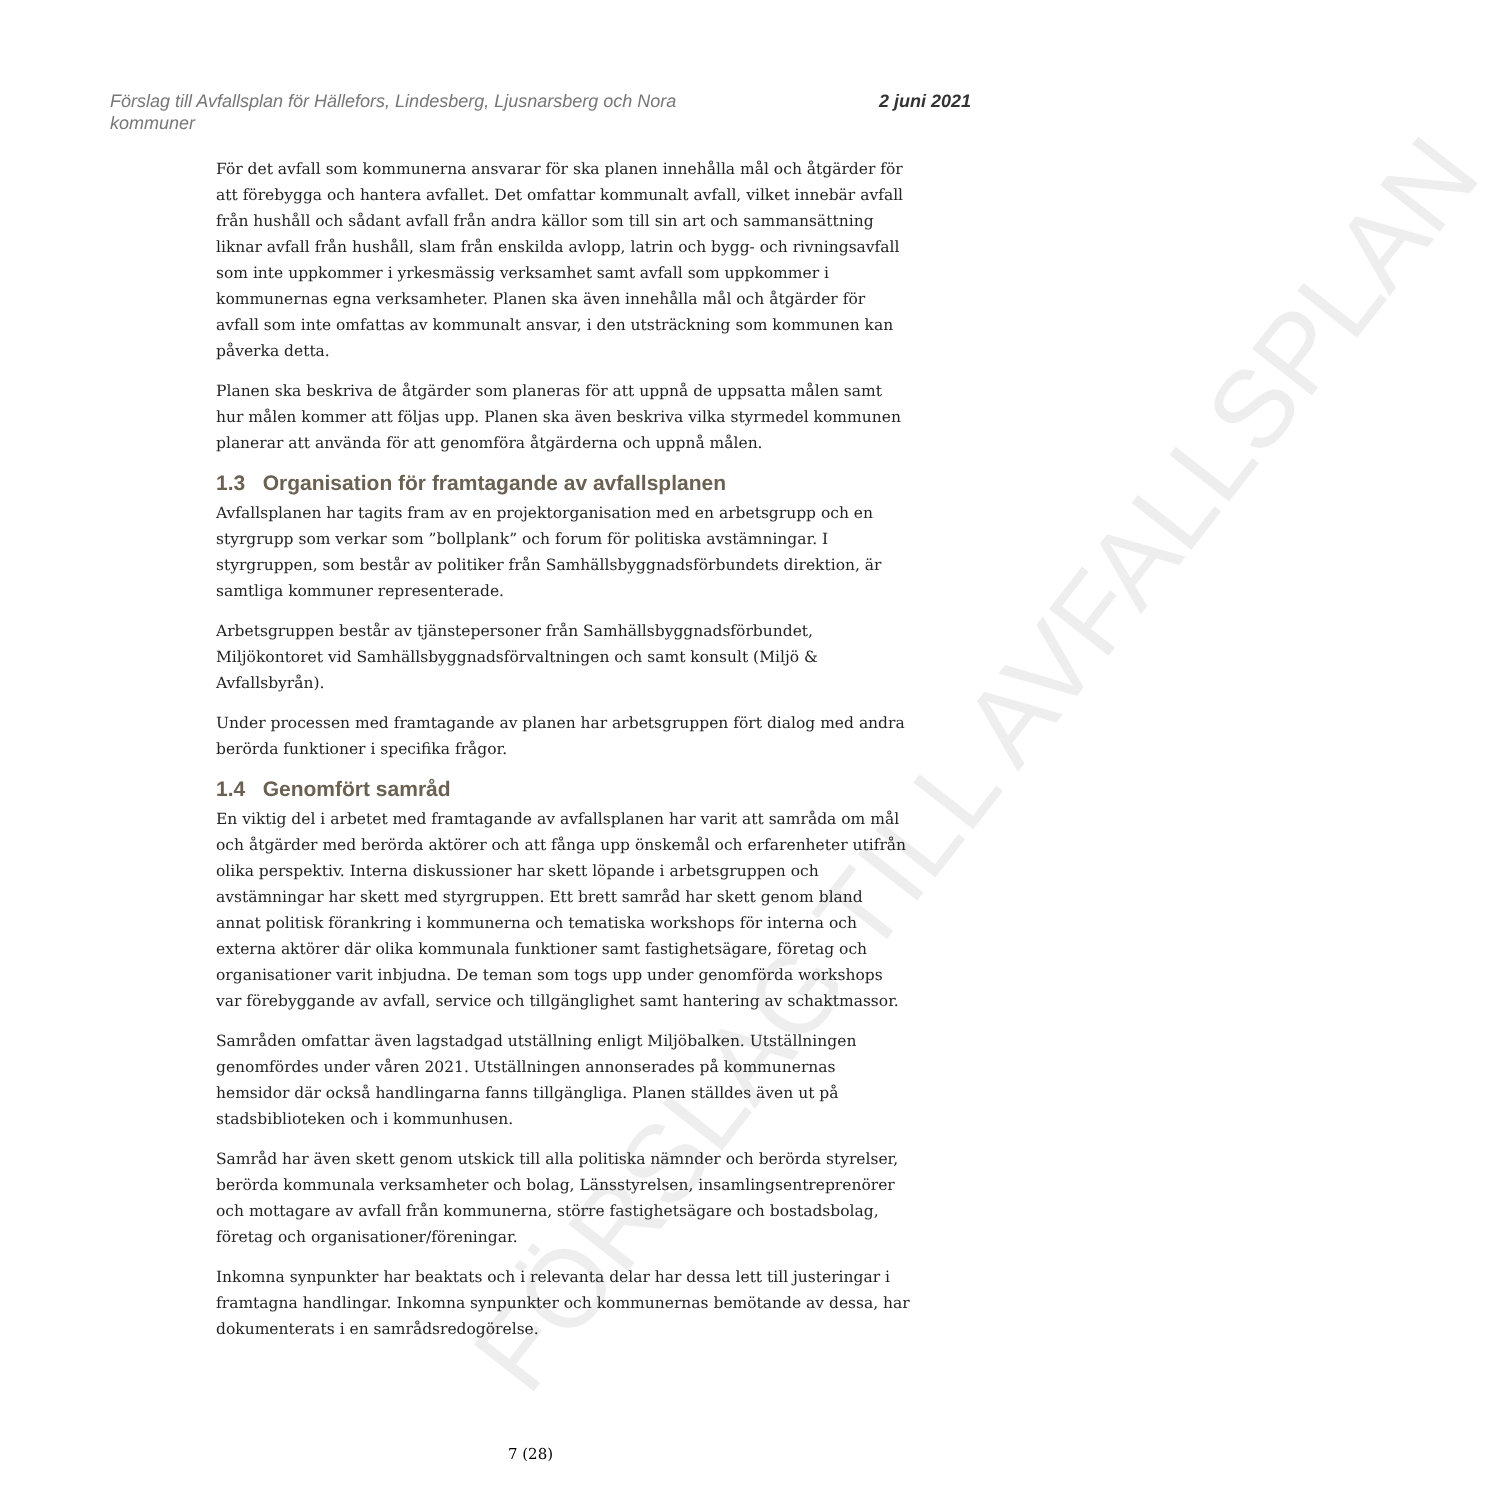FÖRSLAG TILL AVFALLSPLAN
Förslag till Avfallsplan för Hällefors, Lindesberg, Ljusnarsberg och Nora
kommuner
2 juni 2021
För det avfall som kommunerna ansvarar för ska planen innehålla mål och åtgärder för att förebygga och hantera avfallet. Det omfattar kommunalt avfall, vilket innebär avfall från hushåll och sådant avfall från andra källor som till sin art och sammansättning liknar avfall från hushåll, slam från enskilda avlopp, latrin och bygg- och rivningsavfall som inte uppkommer i yrkesmässig verksamhet samt avfall som uppkommer i kommunernas egna verksamheter. Planen ska även innehålla mål och åtgärder för avfall som inte omfattas av kommunalt ansvar, i den utsträckning som kommunen kan påverka detta.
Planen ska beskriva de åtgärder som planeras för att uppnå de uppsatta målen samt hur målen kommer att följas upp. Planen ska även beskriva vilka styrmedel kommunen planerar att använda för att genomföra åtgärderna och uppnå målen.
1.3 Organisation för framtagande av avfallsplanen
Avfallsplanen har tagits fram av en projektorganisation med en arbetsgrupp och en styrgrupp som verkar som ”bollplank” och forum för politiska avstämningar. I styrgruppen, som består av politiker från Samhällsbyggnadsförbundets direktion, är samtliga kommuner representerade.
Arbetsgruppen består av tjänstepersoner från Samhällsbyggnadsförbundet, Miljökontoret vid Samhällsbyggnadsförvaltningen och samt konsult (Miljö & Avfallsbyrån).
Under processen med framtagande av planen har arbetsgruppen fört dialog med andra berörda funktioner i specifika frågor.
1.4 Genomfört samråd
En viktig del i arbetet med framtagande av avfallsplanen har varit att samråda om mål och åtgärder med berörda aktörer och att fånga upp önskemål och erfarenheter utifrån olika perspektiv. Interna diskussioner har skett löpande i arbetsgruppen och avstämningar har skett med styrgruppen. Ett brett samråd har skett genom bland annat politisk förankring i kommunerna och tematiska workshops för interna och externa aktörer där olika kommunala funktioner samt fastighetsägare, företag och organisationer varit inbjudna. De teman som togs upp under genomförda workshops var förebyggande av avfall, service och tillgänglighet samt hantering av schaktmassor.
Samråden omfattar även lagstadgad utställning enligt Miljöbalken. Utställningen genomfördes under våren 2021. Utställningen annonserades på kommunernas hemsidor där också handlingarna fanns tillgängliga. Planen ställdes även ut på stadsbiblioteken och i kommunhusen.
Samråd har även skett genom utskick till alla politiska nämnder och berörda styrelser, berörda kommunala verksamheter och bolag, Länsstyrelsen, insamlingsentreprenörer och mottagare av avfall från kommunerna, större fastighetsägare och bostadsbolag, företag och organisationer/föreningar.
Inkomna synpunkter har beaktats och i relevanta delar har dessa lett till justeringar i framtagna handlingar. Inkomna synpunkter och kommunernas bemötande av dessa, har dokumenterats i en samrådsredogörelse.
7 (28)